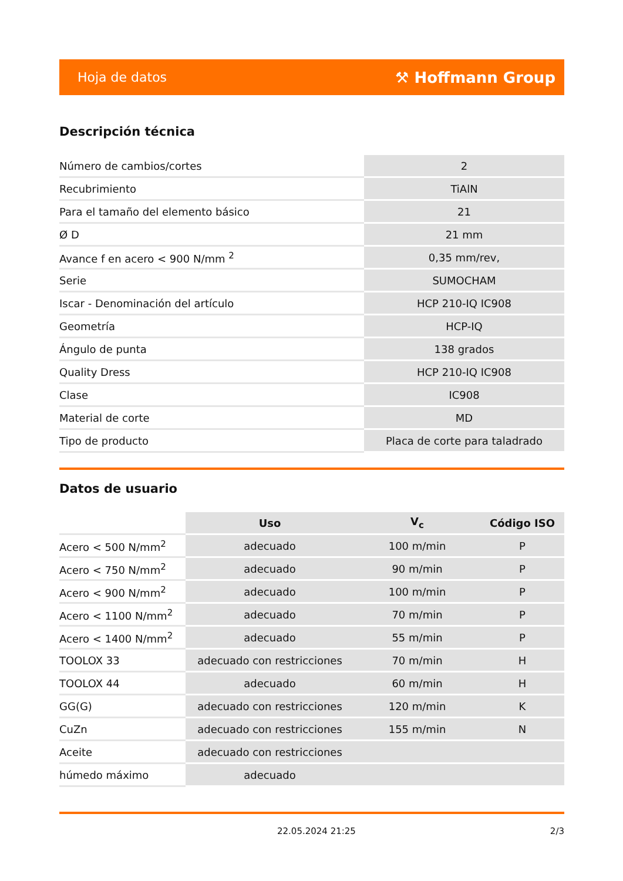Hoja de datos ⚒ Hoffmann Group
Descripción técnica
| Número de cambios/cortes | 2 |
| Recubrimiento | TiAlN |
| Para el tamaño del elemento básico | 21 |
| Ø D | 21 mm |
| Avance f en acero < 900 N/mm <sup>2</sup> | 0,35 mm/rev, |
| Serie | SUMOCHAM |
| Iscar - Denominación del artículo | HCP 210-IQ IC908 |
| Geometría | HCP-IQ |
| Ángulo de punta | 138 grados |
| Quality Dress | HCP 210-IQ IC908 |
| Clase | IC908 |
| Material de corte | MD |
| Tipo de producto | Placa de corte para taladrado |
Datos de usuario
| | Uso | V<sub>c</sub> | Código ISO |
| --- | --- | --- | --- |
| Acero < 500 N/mm<sup>2</sup> | adecuado | 100 m/min | P |
| Acero < 750 N/mm<sup>2</sup> | adecuado | 90 m/min | P |
| Acero < 900 N/mm<sup>2</sup> | adecuado | 100 m/min | P |
| Acero < 1100 N/mm<sup>2</sup> | adecuado | 70 m/min | P |
| Acero < 1400 N/mm<sup>2</sup> | adecuado | 55 m/min | P |
| TOOLOX 33 | adecuado con restricciones | 70 m/min | H |
| TOOLOX 44 | adecuado | 60 m/min | H |
| GG(G) | adecuado con restricciones | 120 m/min | K |
| CuZn | adecuado con restricciones | 155 m/min | N |
| Aceite | adecuado con restricciones | | |
| húmedo máximo | adecuado | | |
22.05.2024 21:25 2/3